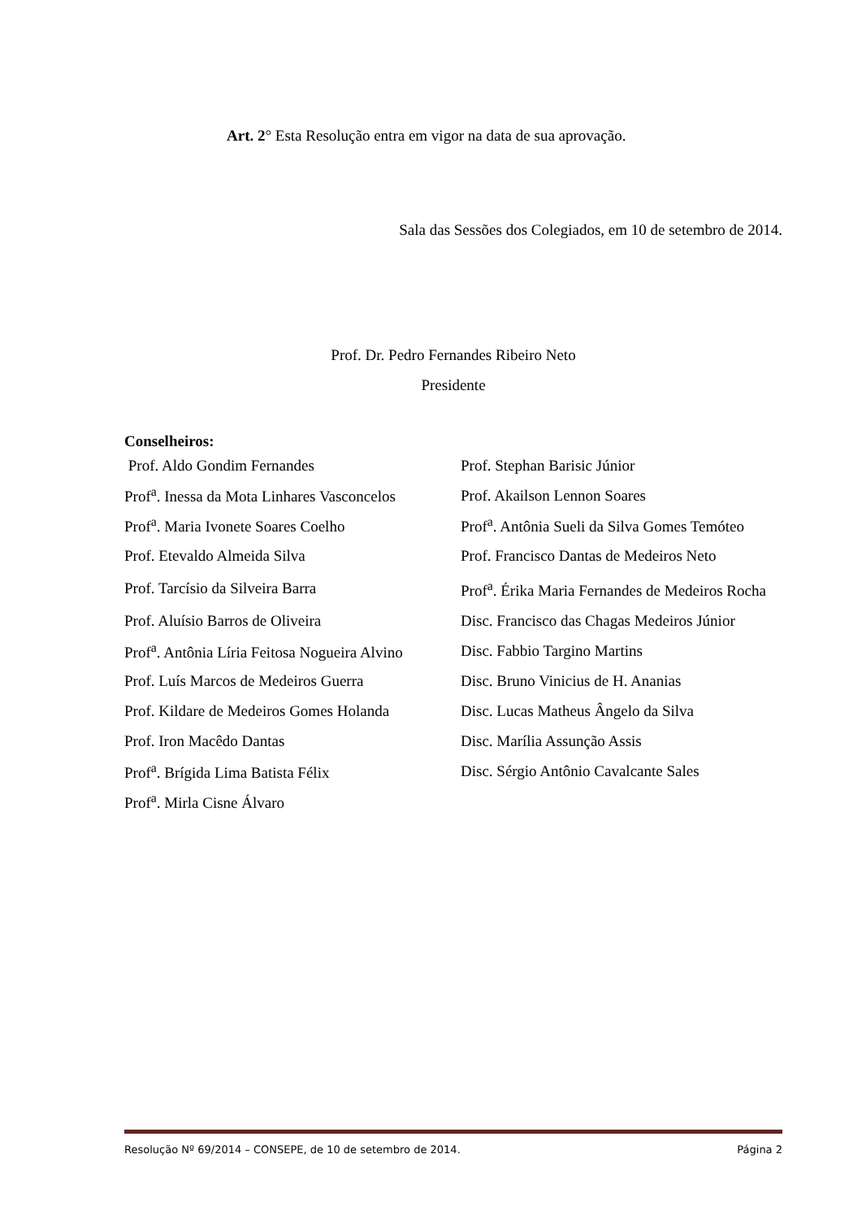Art. 2° Esta Resolução entra em vigor na data de sua aprovação.
Sala das Sessões dos Colegiados, em 10 de setembro de 2014.
Prof. Dr. Pedro Fernandes Ribeiro Neto
Presidente
Conselheiros:
| Prof. Aldo Gondim Fernandes | Prof. Stephan Barisic Júnior |
| Prof<sup>a</sup>. Inessa da Mota Linhares Vasconcelos | Prof. Akailson Lennon Soares |
| Prof<sup>a</sup>. Maria Ivonete Soares Coelho | Prof<sup>a</sup>. Antônia Sueli da Silva Gomes Temóteo |
| Prof. Etevaldo Almeida Silva | Prof. Francisco Dantas de Medeiros Neto |
| Prof. Tarcísio da Silveira Barra | Prof<sup>a</sup>. Érika Maria Fernandes de Medeiros Rocha |
| Prof. Aluísio Barros de Oliveira | Disc. Francisco das Chagas Medeiros Júnior |
| Prof<sup>a</sup>. Antônia Líria Feitosa Nogueira Alvino | Disc. Fabbio Targino Martins |
| Prof. Luís Marcos de Medeiros Guerra | Disc. Bruno Vinicius de H. Ananias |
| Prof. Kildare de Medeiros Gomes Holanda | Disc. Lucas Matheus Ângelo da Silva |
| Prof. Iron Macêdo Dantas | Disc. Marília Assunção Assis |
| Prof<sup>a</sup>. Brígida Lima Batista Félix | Disc. Sérgio Antônio Cavalcante Sales |
| Prof<sup>a</sup>. Mirla Cisne Álvaro | |
Resolução Nº 69/2014 – CONSEPE, de 10 de setembro de 2014. Página 2